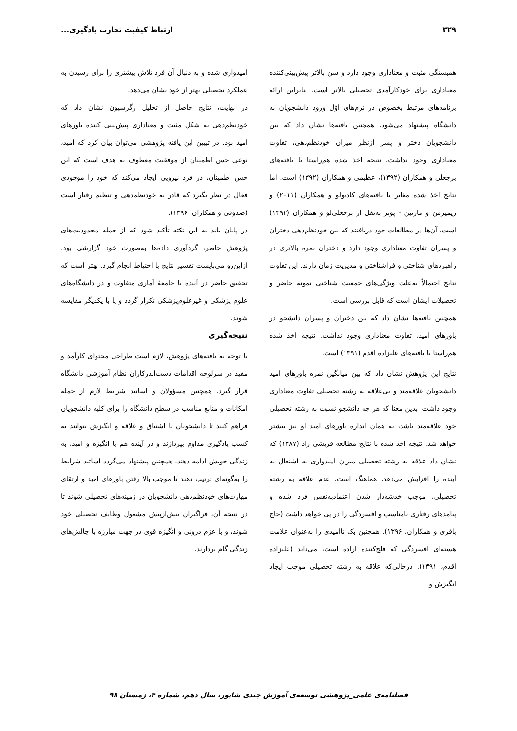۳۲۹ ارتباط کیفیت تجارب یادگیری...
همبستگی مثبت و معناداری وجود دارد و سن بالاتر پیش‌بینی‌کننده معناداری برای خودکارآمدی تحصیلی بالاتر است. بنابراین ارائه برنامه‌های مرتبط بخصوص در ترم‌های اوّل ورود دانشجویان به دانشگاه پیشنهاد می‌شود. همچنین یافته‌ها نشان داد که بین دانشجویان دختر و پسر ازنظر میزان خودنظم‌دهی، تفاوت معناداری وجود نداشت. نتیجه اخذ شده هم‌راستا با یافته‌های برجعلی و همکاران (۱۳۹۲)، عظیمی و همکاران (۱۳۹۲) است. اما نتایج اخذ شده مغایر با یافته‌های کادیولو و همکاران (۲۰۱۱) و زیمیرمن و مارتین - پونز به‌نقل از برجعلی‌لو و همکاران (۱۳۹۲) است. آن‌ها در مطالعات خود دریافتند که بین خودنظم‌دهی دختران و پسران تفاوت معناداری وجود دارد و دختران نمره بالاتری در راهبردهای شناختی و فراشناختی و مدیریت زمان دارند. این تفاوت نتایج احتمالاً به‌علت ویژگی‌های جمعیت شناختی نمونه حاضر و تحصیلات ایشان است که قابل بررسی است.
همچنین یافته‌ها نشان داد که بین دختران و پسران دانشجو در باورهای امید، تفاوت معناداری وجود نداشت. نتیجه اخذ شده هم‌راستا با یافته‌های علیزاده اقدم (۱۳۹۱) است.
نتایج این پژوهش نشان داد که بین میانگین نمره باورهای امید دانشجویان علاقه‌مند و بی‌علاقه به رشته تحصیلی تفاوت معناداری وجود داشت. بدین معنا که هر چه دانشجو نسبت به رشته تحصیلی خود علاقه‌مند باشد، به همان اندازه باورهای امید او نیز بیشتر خواهد شد. نتیجه اخذ شده با نتایج مطالعه قریشی راد (۱۳۸۷) که نشان داد علاقه به رشته تحصیلی میزان امیدواری به اشتغال به آینده را افزایش می‌دهد، هماهنگ است. عدم علاقه به رشته تحصیلی، موجب خدشه‌دار شدن اعتمادبه‌نفس فرد شده و پیامدهای رفتاری نامناسب و افسردگی را در پی خواهد داشت (حاج باقری و همکاران، ۱۳۹۶). همچنین بک ناامیدی را به‌عنوان علامت هسته‌ای افسردگی که فلج‌کننده اراده است، می‌داند (علیزاده اقدم، ۱۳۹۱). درحالی‌که علاقه به رشته تحصیلی موجب ایجاد انگیزش و
امیدواری شده و به دنبال آن فرد تلاش بیشتری را برای رسیدن به عملکرد تحصیلی بهتر از خود نشان می‌دهد.
در نهایت، نتایج حاصل از تحلیل رگرسیون نشان داد که خودنظم‌دهی به شکل مثبت و معناداری پیش‌بینی کننده باورهای امید بود. در تبیین این یافته پژوهشی می‌توان بیان کرد که امید، نوعی حس اطمینان از موفقیت معطوف به هدف است که این حس اطمینان، در فرد نیرویی ایجاد می‌کند که خود را موجودی فعال در نظر بگیرد که قادر به خودنظم‌دهی و تنظیم رفتار است (صدوقی و همکاران، ۱۳۹۶).
در پایان باید به این نکته تأکید شود که از جمله محدودیت‌های پژوهش حاضر، گردآوری داده‌ها به‌صورت خود گزارشی بود. ازاین‌رو می‌بایست تفسیر نتایج با احتیاط انجام گیرد. بهتر است که تحقیق حاضر در آینده با جامعهٔ آماری متفاوت و در دانشگاه‌های علوم پزشکی و غیرعلوم‌پزشکی تکرار گردد و یا با یکدیگر مقایسه شوند.
نتیجه‌گیری
با توجه به یافته‌های پژوهش، لازم است طراحی محتوای کارآمد و مفید در سرلوحه اقدامات دست‌اندرکاران نظام آموزشی دانشگاه قرار گیرد. همچنین مسؤولان و اساتید شرایط لازم از جمله امکانات و منابع مناسب در سطح دانشگاه را برای کلیه دانشجویان فراهم کنند تا دانشجویان با اشتیاق و علاقه و انگیزش بتوانند به کسب یادگیری مداوم بپردازند و در آینده هم با انگیزه و امید، به زندگی خویش ادامه دهند. همچنین پیشنهاد می‌گردد اساتید شرایط را به‌گونه‌ای ترتیب دهند تا موجب بالا رفتن باورهای امید و ارتقای مهارت‌های خودنظم‌دهی دانشجویان در زمینه‌های تحصیلی شوند تا در نتیجه آن، فراگیران بیش‌ازپیش مشغول وظایف تحصیلی خود شوند، و با عزم درونی و انگیزه قوی در جهت مبارزه با چالش‌های زندگی گام بردارند.
فصلنامه‌ی علمی_پژوهشی توسعه‌ی آموزش جندی شاپور، سال دهم، شماره ۴، زمستان ۹۸